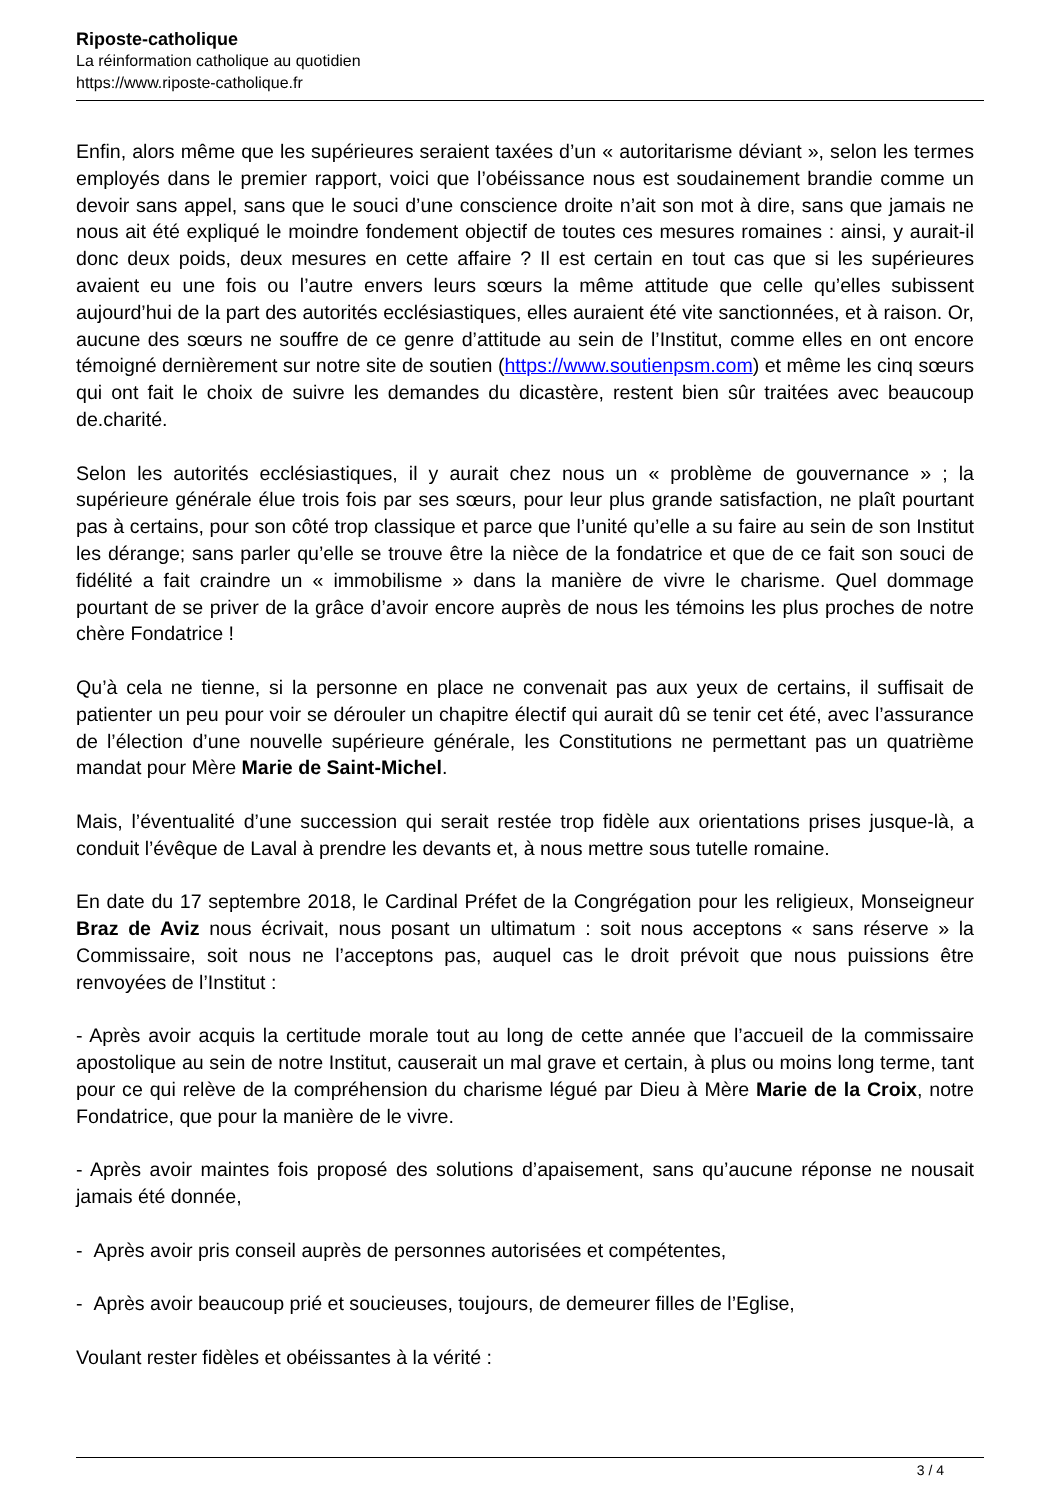Riposte-catholique
La réinformation catholique au quotidien
https://www.riposte-catholique.fr
Enfin, alors même que les supérieures seraient taxées d’un « autoritarisme déviant », selon les termes employés dans le premier rapport, voici que l’obéissance nous est soudainement brandie comme un devoir sans appel, sans que le souci d’une conscience droite n’ait son mot à dire, sans que jamais ne nous ait été expliqué le moindre fondement objectif de toutes ces mesures romaines : ainsi, y aurait-il donc deux poids, deux mesures en cette affaire ? Il est certain en tout cas que si les supérieures avaient eu une fois ou l’autre envers leurs sœurs la même attitude que celle qu’elles subissent aujourd’hui de la part des autorités ecclésiastiques, elles auraient été vite sanctionnées, et à raison. Or, aucune des sœurs ne souffre de ce genre d’attitude au sein de l’Institut, comme elles en ont encore témoigné dernièrement sur notre site de soutien (https://www.soutienpsm.com) et même les cinq sœurs qui ont fait le choix de suivre les demandes du dicastère, restent bien sûr traitées avec beaucoup de.charité.
Selon les autorités ecclésiastiques, il y aurait chez nous un « problème de gouvernance » ; la supérieure générale élue trois fois par ses sœurs, pour leur plus grande satisfaction, ne plaît pourtant pas à certains, pour son côté trop classique et parce que l’unité qu’elle a su faire au sein de son Institut les dérange; sans parler qu’elle se trouve être la nièce de la fondatrice et que de ce fait son souci de fidélité a fait craindre un « immobilisme » dans la manière de vivre le charisme. Quel dommage pourtant de se priver de la grâce d’avoir encore auprès de nous les témoins les plus proches de notre chère Fondatrice !
Qu’à cela ne tienne, si la personne en place ne convenait pas aux yeux de certains, il suffisait de patienter un peu pour voir se dérouler un chapitre électif qui aurait dû se tenir cet été, avec l’assurance de l’élection d’une nouvelle supérieure générale, les Constitutions ne permettant pas un quatrième mandat pour Mère Marie de Saint-Michel.
Mais, l’éventualité d’une succession qui serait restée trop fidèle aux orientations prises jusque-là, a conduit l’évêque de Laval à prendre les devants et, à nous mettre sous tutelle romaine.
En date du 17 septembre 2018, le Cardinal Préfet de la Congrégation pour les religieux, Monseigneur Braz de Aviz nous écrivait, nous posant un ultimatum : soit nous acceptons « sans réserve » la Commissaire, soit nous ne l’acceptons pas, auquel cas le droit prévoit que nous puissions être renvoyées de l’Institut :
- Après avoir acquis la certitude morale tout au long de cette année que l’accueil de la commissaire apostolique au sein de notre Institut, causerait un mal grave et certain, à plus ou moins long terme, tant pour ce qui relève de la compréhension du charisme légué par Dieu à Mère Marie de la Croix, notre Fondatrice, que pour la manière de le vivre.
- Après avoir maintes fois proposé des solutions d’apaisement, sans qu’aucune réponse ne nousait jamais été donnée,
- Après avoir pris conseil auprès de personnes autorisées et compétentes,
- Après avoir beaucoup prié et soucieuses, toujours, de demeurer filles de l’Eglise,
Voulant rester fidèles et obéissantes à la vérité :
3 / 4